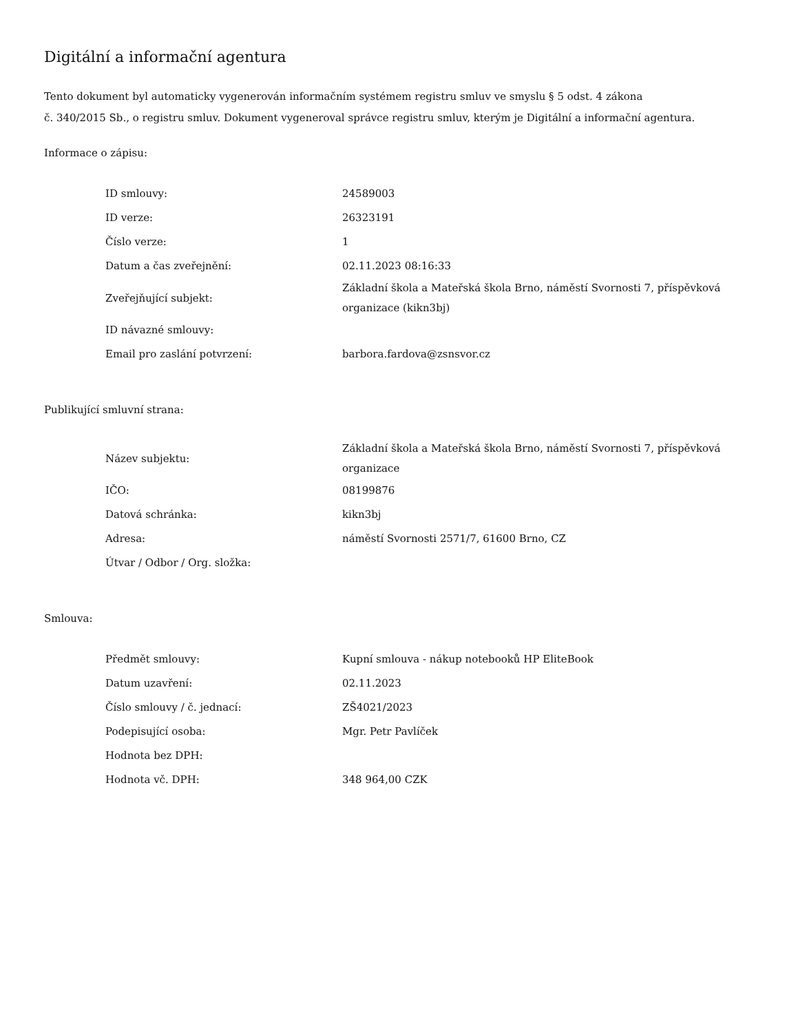Digitální a informační agentura
Tento dokument byl automaticky vygenerován informačním systémem registru smluv ve smyslu § 5 odst. 4 zákona
č. 340/2015 Sb., o registru smluv. Dokument vygeneroval správce registru smluv, kterým je Digitální a informační agentura.
Informace o zápisu:
| ID smlouvy: | 24589003 |
| ID verze: | 26323191 |
| Číslo verze: | 1 |
| Datum a čas zveřejnění: | 02.11.2023 08:16:33 |
| Zveřejňující subjekt: | Základní škola a Mateřská škola Brno, náměstí Svornosti 7, příspěvková organizace (kikn3bj) |
| ID návazné smlouvy: | |
| Email pro zaslání potvrzení: | barbora.fardova@zsnsvor.cz |
Publikující smluvní strana:
| Název subjektu: | Základní škola a Mateřská škola Brno, náměstí Svornosti 7, příspěvková organizace |
| IČO: | 08199876 |
| Datová schránka: | kikn3bj |
| Adresa: | náměstí Svornosti 2571/7, 61600 Brno, CZ |
| Útvar / Odbor / Org. složka: | |
Smlouva:
| Předmět smlouvy: | Kupní smlouva - nákup notebooků HP EliteBook |
| Datum uzavření: | 02.11.2023 |
| Číslo smlouvy / č. jednací: | ZŠ4021/2023 |
| Podepisující osoba: | Mgr. Petr Pavlíček |
| Hodnota bez DPH: | |
| Hodnota vč. DPH: | 348 964,00 CZK |